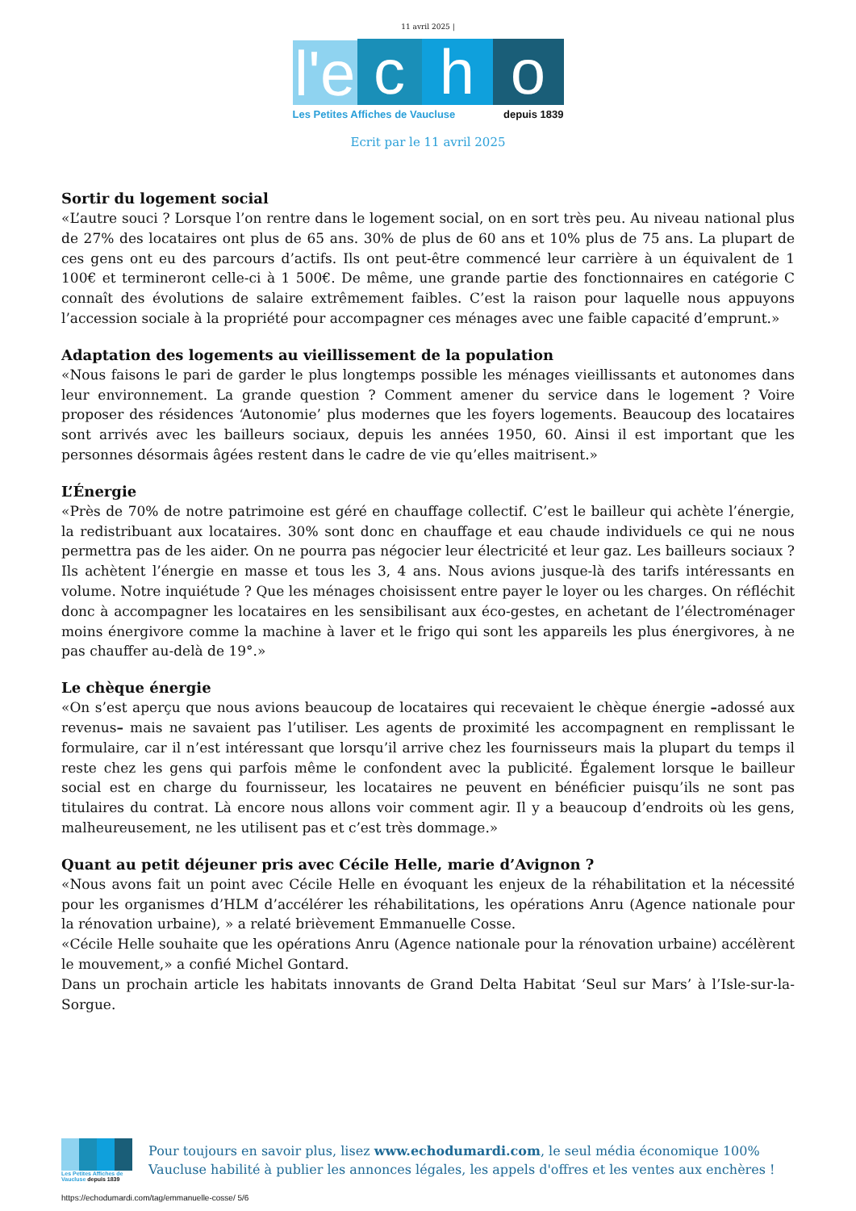11 avril 2025 |
l'e
c
h
o
Les Petites Affiches de Vaucluse depuis 1839
Ecrit par le 11 avril 2025
Sortir du logement social
«L’autre souci ? Lorsque l’on rentre dans le logement social, on en sort très peu. Au niveau national plus de 27% des locataires ont plus de 65 ans. 30% de plus de 60 ans et 10% plus de 75 ans. La plupart de ces gens ont eu des parcours d’actifs. Ils ont peut-être commencé leur carrière à un équivalent de 1 100€ et termineront celle-ci à 1 500€. De même, une grande partie des fonctionnaires en catégorie C connaît des évolutions de salaire extrêmement faibles. C’est la raison pour laquelle nous appuyons l’accession sociale à la propriété pour accompagner ces ménages avec une faible capacité d’emprunt.»
Adaptation des logements au vieillissement de la population
«Nous faisons le pari de garder le plus longtemps possible les ménages vieillissants et autonomes dans leur environnement. La grande question ? Comment amener du service dans le logement ? Voire proposer des résidences ‘Autonomie’ plus modernes que les foyers logements. Beaucoup des locataires sont arrivés avec les bailleurs sociaux, depuis les années 1950, 60. Ainsi il est important que les personnes désormais âgées restent dans le cadre de vie qu’elles maitrisent.»
L’Énergie
«Près de 70% de notre patrimoine est géré en chauffage collectif. C’est le bailleur qui achète l’énergie, la redistribuant aux locataires. 30% sont donc en chauffage et eau chaude individuels ce qui ne nous permettra pas de les aider. On ne pourra pas négocier leur électricité et leur gaz. Les bailleurs sociaux ? Ils achètent l’énergie en masse et tous les 3, 4 ans. Nous avions jusque-là des tarifs intéressants en volume. Notre inquiétude ? Que les ménages choisissent entre payer le loyer ou les charges. On réfléchit donc à accompagner les locataires en les sensibilisant aux éco-gestes, en achetant de l’électroménager moins énergivore comme la machine à laver et le frigo qui sont les appareils les plus énergivores, à ne pas chauffer au-delà de 19°.»
Le chèque énergie
«On s’est aperçu que nous avions beaucoup de locataires qui recevaient le chèque énergie –adossé aux revenus– mais ne savaient pas l’utiliser. Les agents de proximité les accompagnent en remplissant le formulaire, car il n’est intéressant que lorsqu’il arrive chez les fournisseurs mais la plupart du temps il reste chez les gens qui parfois même le confondent avec la publicité. Également lorsque le bailleur social est en charge du fournisseur, les locataires ne peuvent en bénéficier puisqu’ils ne sont pas titulaires du contrat. Là encore nous allons voir comment agir. Il y a beaucoup d’endroits où les gens, malheureusement, ne les utilisent pas et c’est très dommage.»
Quant au petit déjeuner pris avec Cécile Helle, marie d’Avignon ?
«Nous avons fait un point avec Cécile Helle en évoquant les enjeux de la réhabilitation et la nécessité pour les organismes d’HLM d’accélérer les réhabilitations, les opérations Anru (Agence nationale pour la rénovation urbaine), » a relaté brièvement Emmanuelle Cosse.
«Cécile Helle souhaite que les opérations Anru (Agence nationale pour la rénovation urbaine) accélèrent le mouvement,» a confié Michel Gontard.
Dans un prochain article les habitats innovants de Grand Delta Habitat ‘Seul sur Mars’ à l’Isle-sur-la-Sorgue.
Les Petites Affiches de Vaucluse depuis 1839
Pour toujours en savoir plus, lisez www.echodumardi.com, le seul média économique 100% Vaucluse habilité à publier les annonces légales, les appels d'offres et les ventes aux enchères !
https://echodumardi.com/tag/emmanuelle-cosse/ 5/6